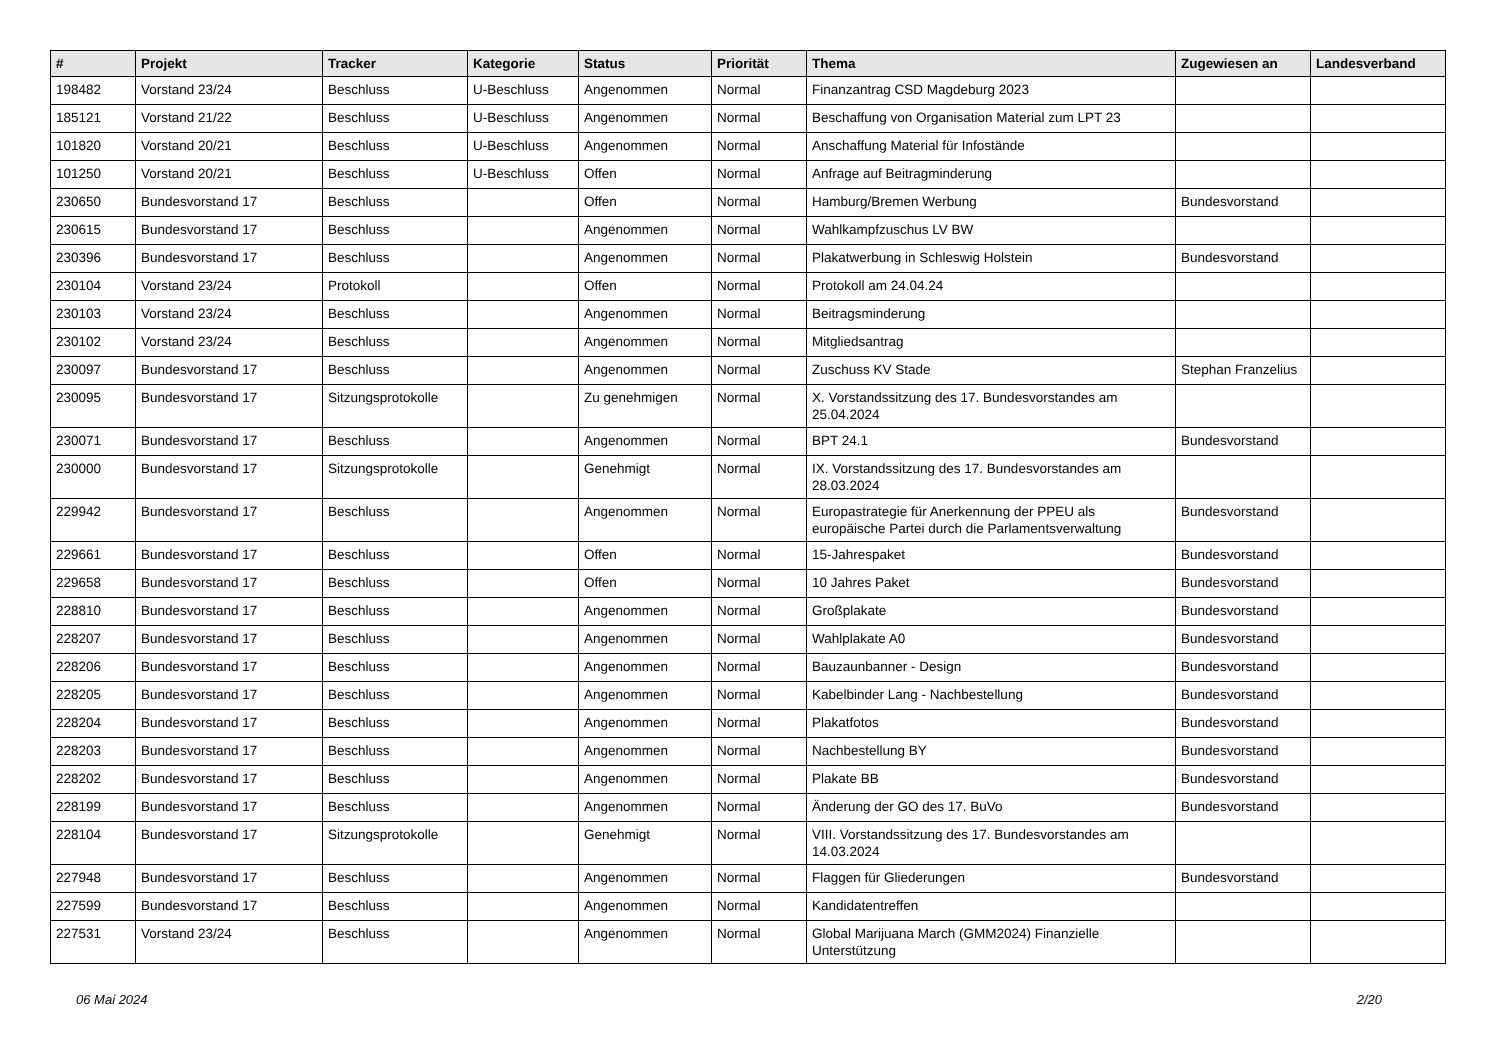| # | Projekt | Tracker | Kategorie | Status | Priorität | Thema | Zugewiesen an | Landesverband |
| --- | --- | --- | --- | --- | --- | --- | --- | --- |
| 198482 | Vorstand 23/24 | Beschluss | U-Beschluss | Angenommen | Normal | Finanzantrag CSD Magdeburg 2023 | | |
| 185121 | Vorstand 21/22 | Beschluss | U-Beschluss | Angenommen | Normal | Beschaffung von Organisation Material zum LPT 23 | | |
| 101820 | Vorstand 20/21 | Beschluss | U-Beschluss | Angenommen | Normal | Anschaffung Material für Infostände | | |
| 101250 | Vorstand 20/21 | Beschluss | U-Beschluss | Offen | Normal | Anfrage auf Beitragminderung | | |
| 230650 | Bundesvorstand 17 | Beschluss | | Offen | Normal | Hamburg/Bremen Werbung | Bundesvorstand | |
| 230615 | Bundesvorstand 17 | Beschluss | | Angenommen | Normal | Wahlkampfzuschus LV BW | | |
| 230396 | Bundesvorstand 17 | Beschluss | | Angenommen | Normal | Plakatwerbung in Schleswig Holstein | Bundesvorstand | |
| 230104 | Vorstand 23/24 | Protokoll | | Offen | Normal | Protokoll am 24.04.24 | | |
| 230103 | Vorstand 23/24 | Beschluss | | Angenommen | Normal | Beitragsminderung | | |
| 230102 | Vorstand 23/24 | Beschluss | | Angenommen | Normal | Mitgliedsantrag | | |
| 230097 | Bundesvorstand 17 | Beschluss | | Angenommen | Normal | Zuschuss KV Stade | Stephan Franzelius | |
| 230095 | Bundesvorstand 17 | Sitzungsprotokolle | | Zu genehmigen | Normal | X. Vorstandssitzung des 17. Bundesvorstandes am 25.04.2024 | | |
| 230071 | Bundesvorstand 17 | Beschluss | | Angenommen | Normal | BPT 24.1 | Bundesvorstand | |
| 230000 | Bundesvorstand 17 | Sitzungsprotokolle | | Genehmigt | Normal | IX. Vorstandssitzung des 17. Bundesvorstandes am 28.03.2024 | | |
| 229942 | Bundesvorstand 17 | Beschluss | | Angenommen | Normal | Europastrategie für Anerkennung der PPEU als europäische Partei durch die Parlamentsverwaltung | Bundesvorstand | |
| 229661 | Bundesvorstand 17 | Beschluss | | Offen | Normal | 15-Jahrespaket | Bundesvorstand | |
| 229658 | Bundesvorstand 17 | Beschluss | | Offen | Normal | 10 Jahres Paket | Bundesvorstand | |
| 228810 | Bundesvorstand 17 | Beschluss | | Angenommen | Normal | Großplakate | Bundesvorstand | |
| 228207 | Bundesvorstand 17 | Beschluss | | Angenommen | Normal | Wahlplakate A0 | Bundesvorstand | |
| 228206 | Bundesvorstand 17 | Beschluss | | Angenommen | Normal | Bauzaunbanner - Design | Bundesvorstand | |
| 228205 | Bundesvorstand 17 | Beschluss | | Angenommen | Normal | Kabelbinder Lang - Nachbestellung | Bundesvorstand | |
| 228204 | Bundesvorstand 17 | Beschluss | | Angenommen | Normal | Plakatfotos | Bundesvorstand | |
| 228203 | Bundesvorstand 17 | Beschluss | | Angenommen | Normal | Nachbestellung BY | Bundesvorstand | |
| 228202 | Bundesvorstand 17 | Beschluss | | Angenommen | Normal | Plakate BB | Bundesvorstand | |
| 228199 | Bundesvorstand 17 | Beschluss | | Angenommen | Normal | Änderung der GO des 17. BuVo | Bundesvorstand | |
| 228104 | Bundesvorstand 17 | Sitzungsprotokolle | | Genehmigt | Normal | VIII. Vorstandssitzung des 17. Bundesvorstandes am 14.03.2024 | | |
| 227948 | Bundesvorstand 17 | Beschluss | | Angenommen | Normal | Flaggen für Gliederungen | Bundesvorstand | |
| 227599 | Bundesvorstand 17 | Beschluss | | Angenommen | Normal | Kandidatentreffen | | |
| 227531 | Vorstand 23/24 | Beschluss | | Angenommen | Normal | Global Marijuana March (GMM2024) Finanzielle Unterstützung | | |
06 Mai 2024 2/20